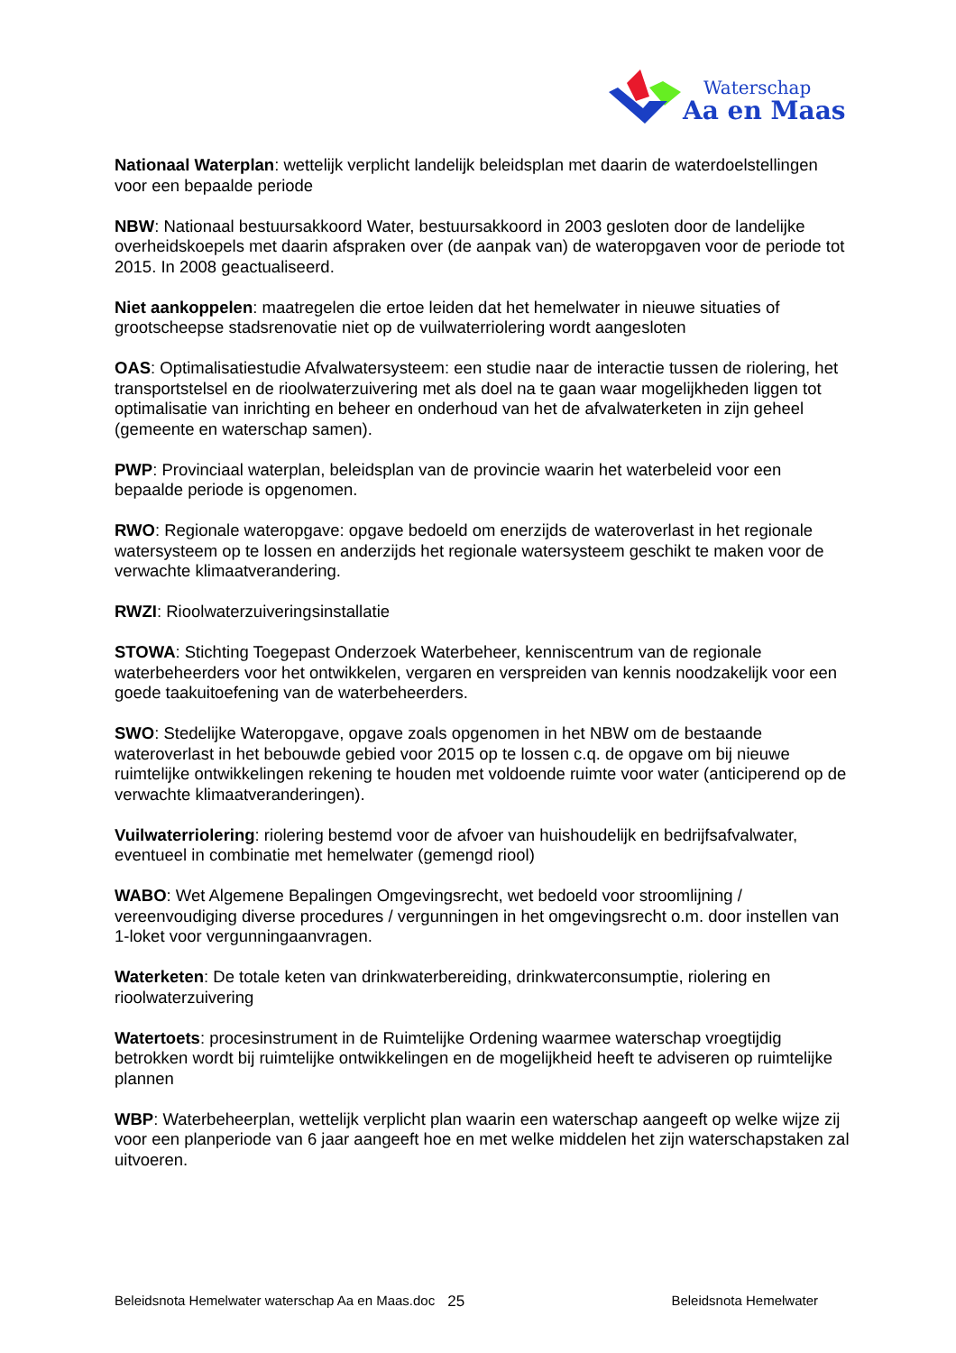Waterschap
Aa en Maas
Nationaal Waterplan: wettelijk verplicht landelijk beleidsplan met daarin de waterdoelstellingen voor een bepaalde periode
NBW: Nationaal bestuursakkoord Water, bestuursakkoord in 2003 gesloten door de landelijke overheidskoepels met daarin afspraken over (de aanpak van) de wateropgaven voor de periode tot 2015. In 2008 geactualiseerd.
Niet aankoppelen: maatregelen die ertoe leiden dat het hemelwater in nieuwe situaties of grootscheepse stadsrenovatie niet op de vuilwaterriolering wordt aangesloten
OAS: Optimalisatiestudie Afvalwatersysteem: een studie naar de interactie tussen de riolering, het transportstelsel en de rioolwaterzuivering met als doel na te gaan waar mogelijkheden liggen tot optimalisatie van inrichting en beheer en onderhoud van het de afvalwaterketen in zijn geheel (gemeente en waterschap samen).
PWP: Provinciaal waterplan, beleidsplan van de provincie waarin het waterbeleid voor een bepaalde periode is opgenomen.
RWO: Regionale wateropgave: opgave bedoeld om enerzijds de wateroverlast in het regionale watersysteem op te lossen en anderzijds het regionale watersysteem geschikt te maken voor de verwachte klimaatverandering.
RWZI: Rioolwaterzuiveringsinstallatie
STOWA: Stichting Toegepast Onderzoek Waterbeheer, kenniscentrum van de regionale waterbeheerders voor het ontwikkelen, vergaren en verspreiden van kennis noodzakelijk voor een goede taakuitoefening van de waterbeheerders.
SWO: Stedelijke Wateropgave, opgave zoals opgenomen in het NBW om de bestaande wateroverlast in het bebouwde gebied voor 2015 op te lossen c.q. de opgave om bij nieuwe ruimtelijke ontwikkelingen rekening te houden met voldoende ruimte voor water (anticiperend op de verwachte klimaatveranderingen).
Vuilwaterriolering: riolering bestemd voor de afvoer van huishoudelijk en bedrijfsafvalwater, eventueel in combinatie met hemelwater (gemengd riool)
WABO: Wet Algemene Bepalingen Omgevingsrecht, wet bedoeld voor stroomlijning / vereenvoudiging diverse procedures / vergunningen in het omgevingsrecht o.m. door instellen van 1-loket voor vergunningaanvragen.
Waterketen: De totale keten van drinkwaterbereiding, drinkwaterconsumptie, riolering en rioolwaterzuivering
Watertoets: procesinstrument in de Ruimtelijke Ordening waarmee waterschap vroegtijdig betrokken wordt bij ruimtelijke ontwikkelingen en de mogelijkheid heeft te adviseren op ruimtelijke plannen
WBP: Waterbeheerplan, wettelijk verplicht plan waarin een waterschap aangeeft op welke wijze zij voor een planperiode van 6 jaar aangeeft hoe en met welke middelen het zijn waterschapstaken zal uitvoeren.
Beleidsnota Hemelwater waterschap Aa en Maas.doc 25 Beleidsnota Hemelwater